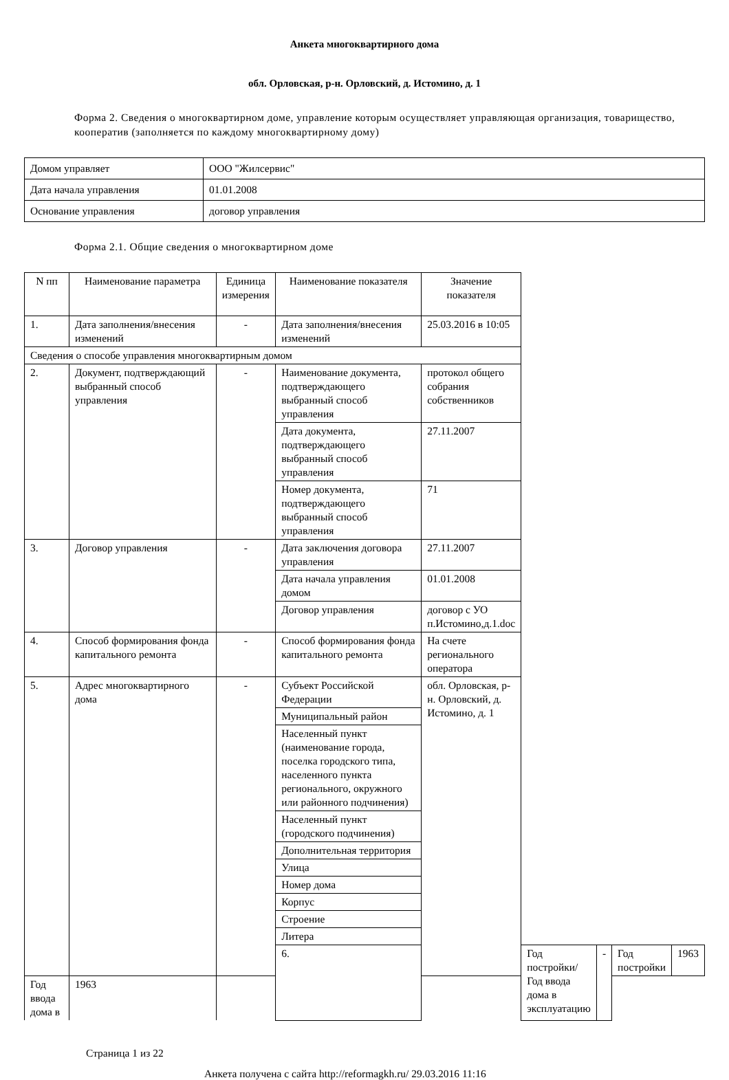Анкета многоквартирного дома
обл. Орловская, р-н. Орловский, д. Истомино, д. 1
Форма 2. Сведения о многоквартирном доме, управление которым осуществляет управляющая организация, товарищество, кооператив (заполняется по каждому многоквартирному дому)
| Домом управляет | ООО "Жилсервис" |
| Дата начала управления | 01.01.2008 |
| Основание управления | договор управления |
Форма 2.1. Общие сведения о многоквартирном доме
| N пп | Наименование параметра | Единица измерения | Наименование показателя | Значение показателя | | | | |
| 1. | Дата заполнения/внесения изменений | - | Дата заполнения/внесения изменений | 25.03.2016 в 10:05 | | | | |
| Сведения о способе управления многоквартирным домом | | | | | | | | |
| 2. | Документ, подтверждающий выбранный способ управления | - | Наименование документа, подтверждающего выбранный способ управления | протокол общего собрания собственников | | | | |
| | | | Дата документа, подтверждающего выбранный способ управления | 27.11.2007 | | | | |
| | | | Номер документа, подтверждающего выбранный способ управления | 71 | | | | |
| 3. | Договор управления | - | Дата заключения договора управления | 27.11.2007 | | | | |
| | | | Дата начала управления домом | 01.01.2008 | | | | |
| | | | Договор управления | договор с УО п.Истомино,д.1.doc | | | | |
| 4. | Способ формирования фонда капитального ремонта | - | Способ формирования фонда капитального ремонта | На счете регионального оператора | | | | |
| 5. | Адрес многоквартирного дома | - | Субъект Российской Федерации | обл. Орловская, р-н. Орловский, д. Истомино, д. 1 | | | | |
| | | | Муниципальный район | | | | | |
| | | | Населенный пункт (наименование города, поселка городского типа, населенного пункта регионального, окружного или районного подчинения) | | | | | |
| | | | Населенный пункт (городского подчинения) | | | | | |
| | | | Дополнительная территория | | | | | |
| | | | Улица | | | | | |
| | | | Номер дома | | | | | |
| | | | Корпус | | | | | |
| | | | Строение | | | | | |
| | | | Литера | | | | | |
| | | | 6. | | Год постройки/Год ввода дома в эксплуатацию | - | Год постройки | 1963 |
| Год ввода дома в | 1963 | | | | | | | |
Страница 1 из 22
Анкета получена с сайта http://reformagkh.ru/ 29.03.2016 11:16